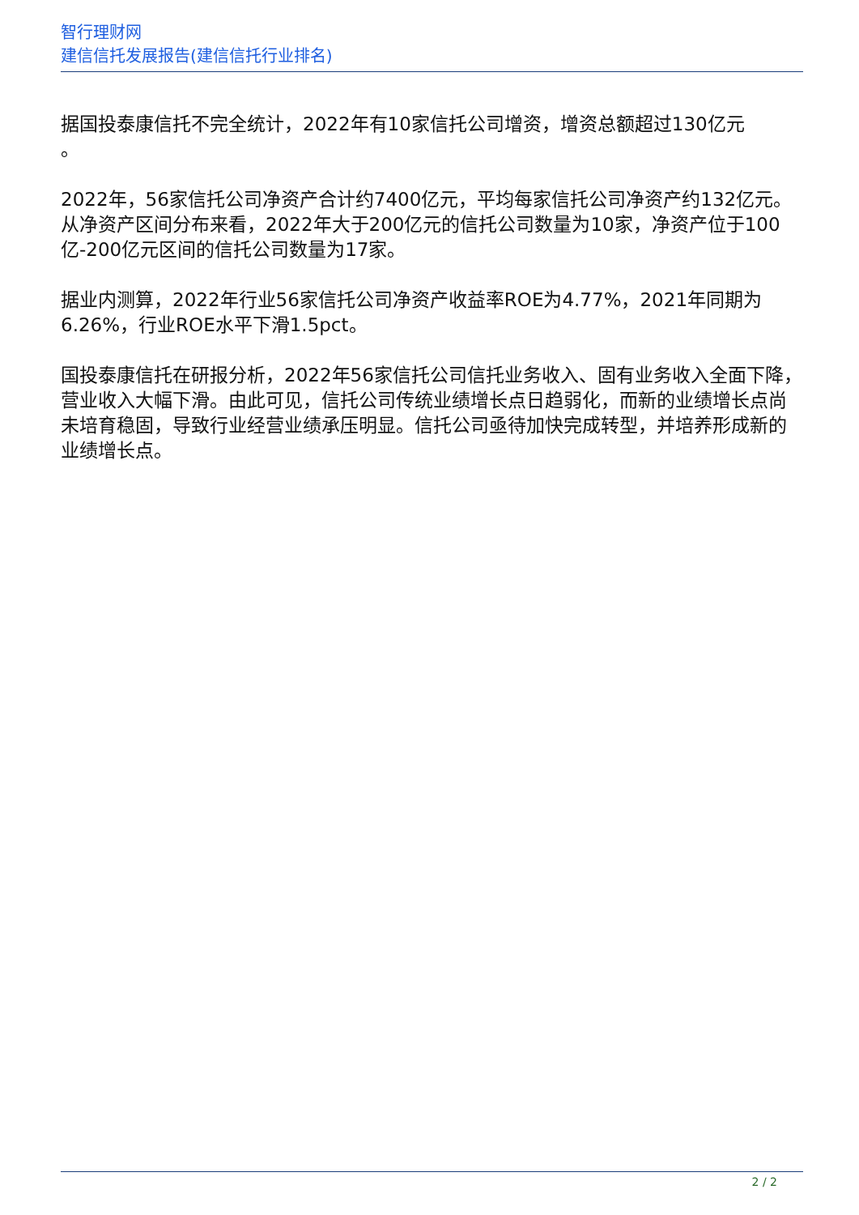智行理财网
建信信托发展报告(建信信托行业排名)
据国投泰康信托不完全统计，2022年有10家信托公司增资，增资总额超过130亿元
。
2022年，56家信托公司净资产合计约7400亿元，平均每家信托公司净资产约132亿元。从净资产区间分布来看，2022年大于200亿元的信托公司数量为10家，净资产位于100亿-200亿元区间的信托公司数量为17家。
据业内测算，2022年行业56家信托公司净资产收益率ROE为4.77%，2021年同期为6.26%，行业ROE水平下滑1.5pct。
国投泰康信托在研报分析，2022年56家信托公司信托业务收入、固有业务收入全面下降，营业收入大幅下滑。由此可见，信托公司传统业绩增长点日趋弱化，而新的业绩增长点尚未培育稳固，导致行业经营业绩承压明显。信托公司亟待加快完成转型，并培养形成新的业绩增长点。
2 / 2